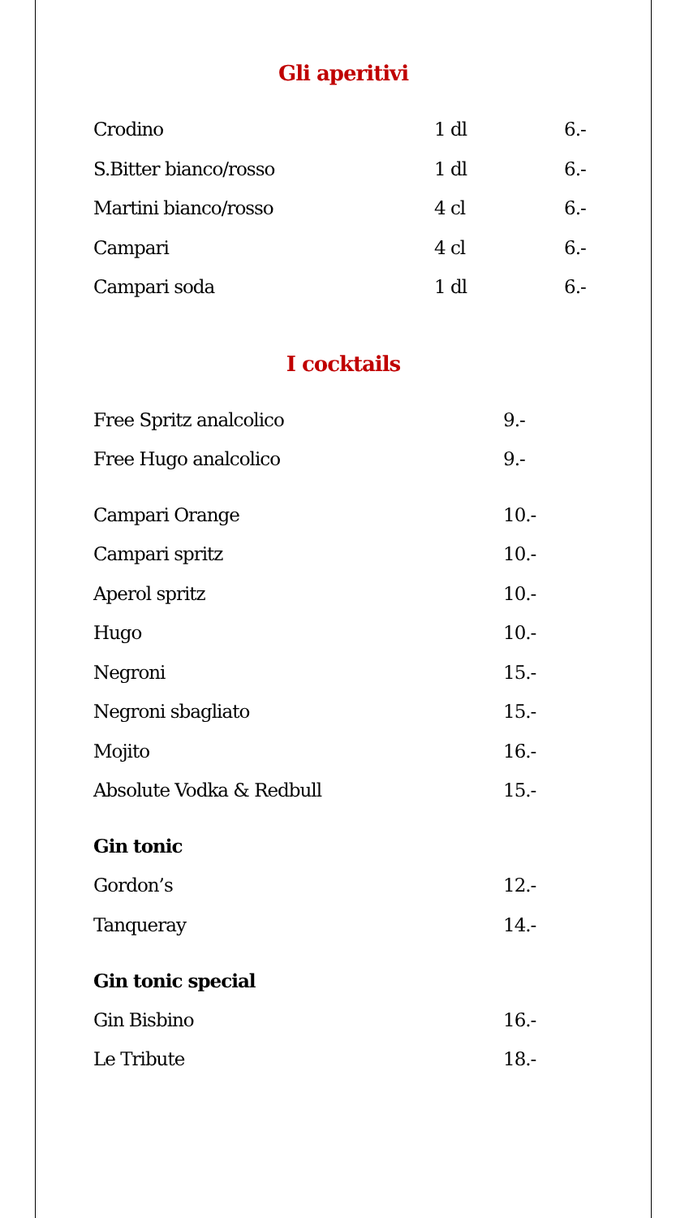Gli aperitivi
| Crodino | 1 dl | 6.- |
| S.Bitter bianco/rosso | 1 dl | 6.- |
| Martini bianco/rosso | 4 cl | 6.- |
| Campari | 4 cl | 6.- |
| Campari soda | 1 dl | 6.- |
I cocktails
| Free Spritz analcolico | 9.- |
| Free Hugo analcolico | 9.- |
| Campari Orange | 10.- |
| Campari spritz | 10.- |
| Aperol spritz | 10.- |
| Hugo | 10.- |
| Negroni | 15.- |
| Negroni sbagliato | 15.- |
| Mojito | 16.- |
| Absolute Vodka & Redbull | 15.- |
| Gin tonic | |
| Gordon’s | 12.- |
| Tanqueray | 14.- |
| Gin tonic special | |
| Gin Bisbino | 16.- |
| Le Tribute | 18.- |